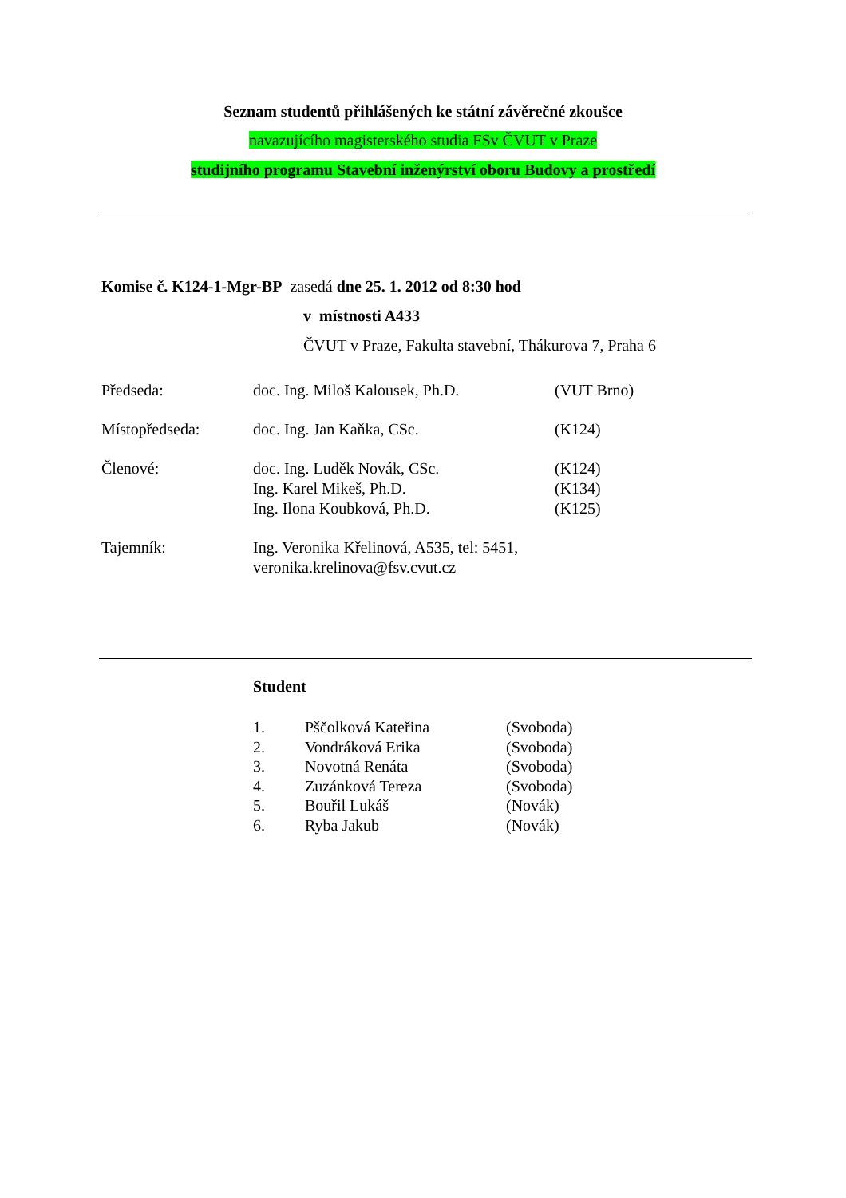Seznam studentů přihlášených ke státní závěrečné zkoušce
navazujícího magisterského studia FSv ČVUT v Praze
studijního programu Stavební inženýrství oboru Budovy a prostředí
Komise č. K124-1-Mgr-BP zasedá dne 25. 1. 2012 od 8:30 hod
v místnosti A433
ČVUT v Praze, Fakulta stavební, Thákurova 7, Praha 6
| Předseda: | doc. Ing. Miloš Kalousek, Ph.D. | (VUT Brno) |
| Místopředseda: | doc. Ing. Jan Kaňka, CSc. | (K124) |
| Členové: | doc. Ing. Luděk Novák, CSc. Ing. Karel Mikeš, Ph.D. Ing. Ilona Koubková, Ph.D. | (K124) (K134) (K125) |
| Tajemník: | Ing. Veronika Křelinová, A535, tel: 5451, veronika.krelinova@fsv.cvut.cz | |
Student
| 1. | Pščolková Kateřina | (Svoboda) |
| 2. | Vondráková Erika | (Svoboda) |
| 3. | Novotná Renáta | (Svoboda) |
| 4. | Zuzánková Tereza | (Svoboda) |
| 5. | Bouřil Lukáš | (Novák) |
| 6. | Ryba Jakub | (Novák) |